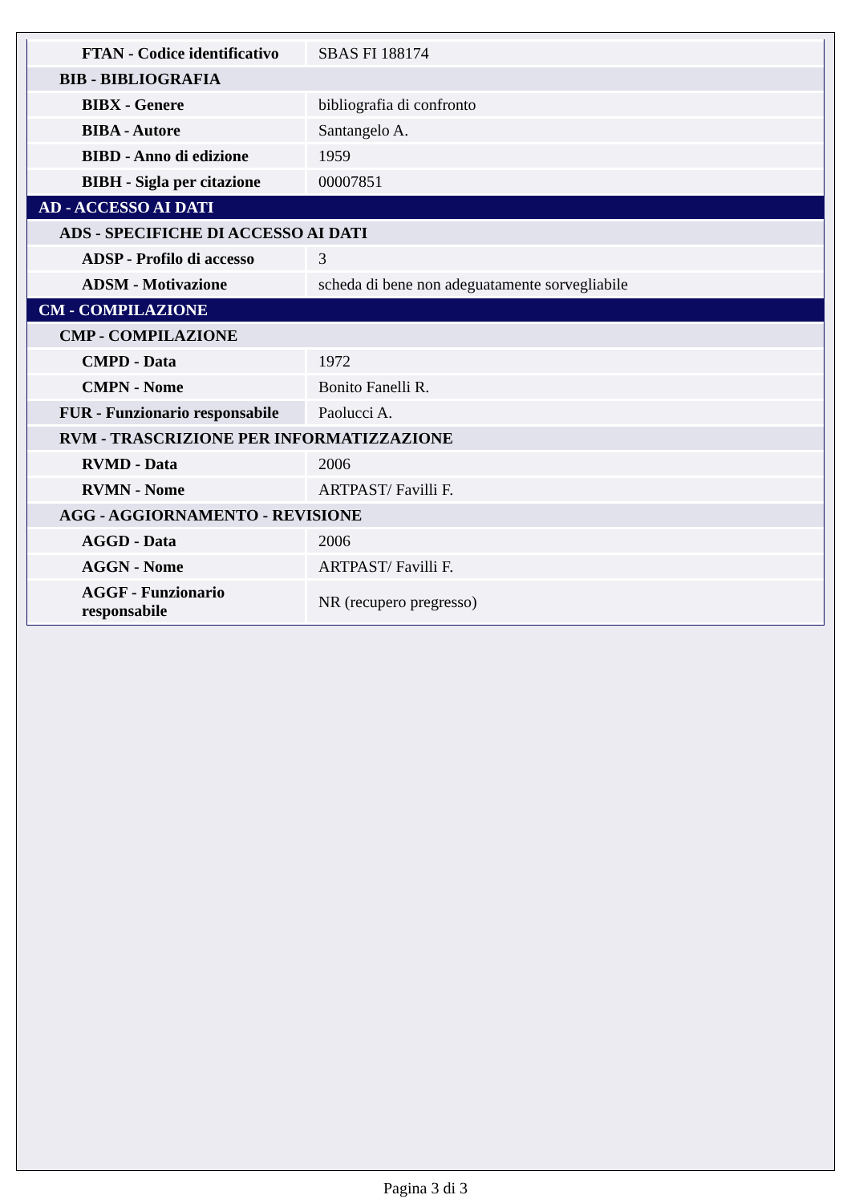| FTAN - Codice identificativo | SBAS FI 188174 |
| BIB - BIBLIOGRAFIA | |
| BIBX - Genere | bibliografia di confronto |
| BIBA - Autore | Santangelo A. |
| BIBD - Anno di edizione | 1959 |
| BIBH - Sigla per citazione | 00007851 |
| AD - ACCESSO AI DATI | |
| ADS - SPECIFICHE DI ACCESSO AI DATI | |
| ADSP - Profilo di accesso | 3 |
| ADSM - Motivazione | scheda di bene non adeguatamente sorvegliabile |
| CM - COMPILAZIONE | |
| CMP - COMPILAZIONE | |
| CMPD - Data | 1972 |
| CMPN - Nome | Bonito Fanelli R. |
| FUR - Funzionario responsabile | Paolucci A. |
| RVM - TRASCRIZIONE PER INFORMATIZZAZIONE | |
| RVMD - Data | 2006 |
| RVMN - Nome | ARTPAST/ Favilli F. |
| AGG - AGGIORNAMENTO - REVISIONE | |
| AGGD - Data | 2006 |
| AGGN - Nome | ARTPAST/ Favilli F. |
| AGGF - Funzionario responsabile | NR (recupero pregresso) |
Pagina 3 di 3